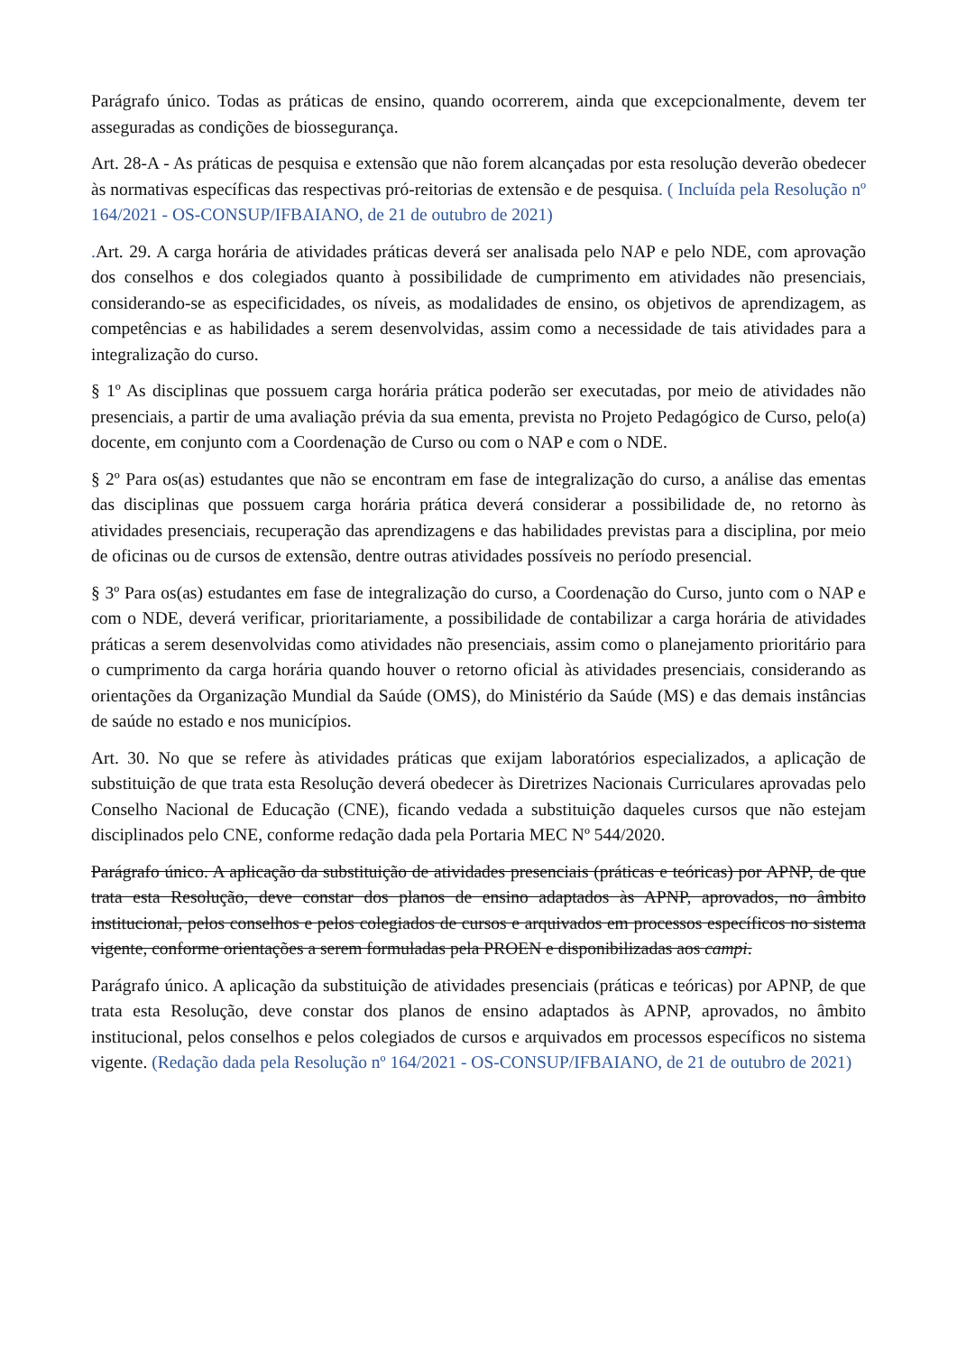Parágrafo único. Todas as práticas de ensino, quando ocorrerem, ainda que excepcionalmente, devem ter asseguradas as condições de biossegurança.
Art. 28-A - As práticas de pesquisa e extensão que não forem alcançadas por esta resolução deverão obedecer às normativas específicas das respectivas pró-reitorias de extensão e de pesquisa. ( Incluída pela Resolução nº 164/2021 - OS-CONSUP/IFBAIANO, de 21 de outubro de 2021)
. Art. 29. A carga horária de atividades práticas deverá ser analisada pelo NAP e pelo NDE, com aprovação dos conselhos e dos colegiados quanto à possibilidade de cumprimento em atividades não presenciais, considerando-se as especificidades, os níveis, as modalidades de ensino, os objetivos de aprendizagem, as competências e as habilidades a serem desenvolvidas, assim como a necessidade de tais atividades para a integralização do curso.
§ 1º As disciplinas que possuem carga horária prática poderão ser executadas, por meio de atividades não presenciais, a partir de uma avaliação prévia da sua ementa, prevista no Projeto Pedagógico de Curso, pelo(a) docente, em conjunto com a Coordenação de Curso ou com o NAP e com o NDE.
§ 2º Para os(as) estudantes que não se encontram em fase de integralização do curso, a análise das ementas das disciplinas que possuem carga horária prática deverá considerar a possibilidade de, no retorno às atividades presenciais, recuperação das aprendizagens e das habilidades previstas para a disciplina, por meio de oficinas ou de cursos de extensão, dentre outras atividades possíveis no período presencial.
§ 3º Para os(as) estudantes em fase de integralização do curso, a Coordenação do Curso, junto com o NAP e com o NDE, deverá verificar, prioritariamente, a possibilidade de contabilizar a carga horária de atividades práticas a serem desenvolvidas como atividades não presenciais, assim como o planejamento prioritário para o cumprimento da carga horária quando houver o retorno oficial às atividades presenciais, considerando as orientações da Organização Mundial da Saúde (OMS), do Ministério da Saúde (MS) e das demais instâncias de saúde no estado e nos municípios.
Art. 30. No que se refere às atividades práticas que exijam laboratórios especializados, a aplicação de substituição de que trata esta Resolução deverá obedecer às Diretrizes Nacionais Curriculares aprovadas pelo Conselho Nacional de Educação (CNE), ficando vedada a substituição daqueles cursos que não estejam disciplinados pelo CNE, conforme redação dada pela Portaria MEC Nº 544/2020.
Parágrafo único. A aplicação da substituição de atividades presenciais (práticas e teóricas) por APNP, de que trata esta Resolução, deve constar dos planos de ensino adaptados às APNP, aprovados, no âmbito institucional, pelos conselhos e pelos colegiados de cursos e arquivados em processos específicos no sistema vigente, conforme orientações a serem formuladas pela PROEN e disponibilizadas aos campi.
Parágrafo único. A aplicação da substituição de atividades presenciais (práticas e teóricas) por APNP, de que trata esta Resolução, deve constar dos planos de ensino adaptados às APNP, aprovados, no âmbito institucional, pelos conselhos e pelos colegiados de cursos e arquivados em processos específicos no sistema vigente. (Redação dada pela Resolução nº 164/2021 - OS-CONSUP/IFBAIANO, de 21 de outubro de 2021)